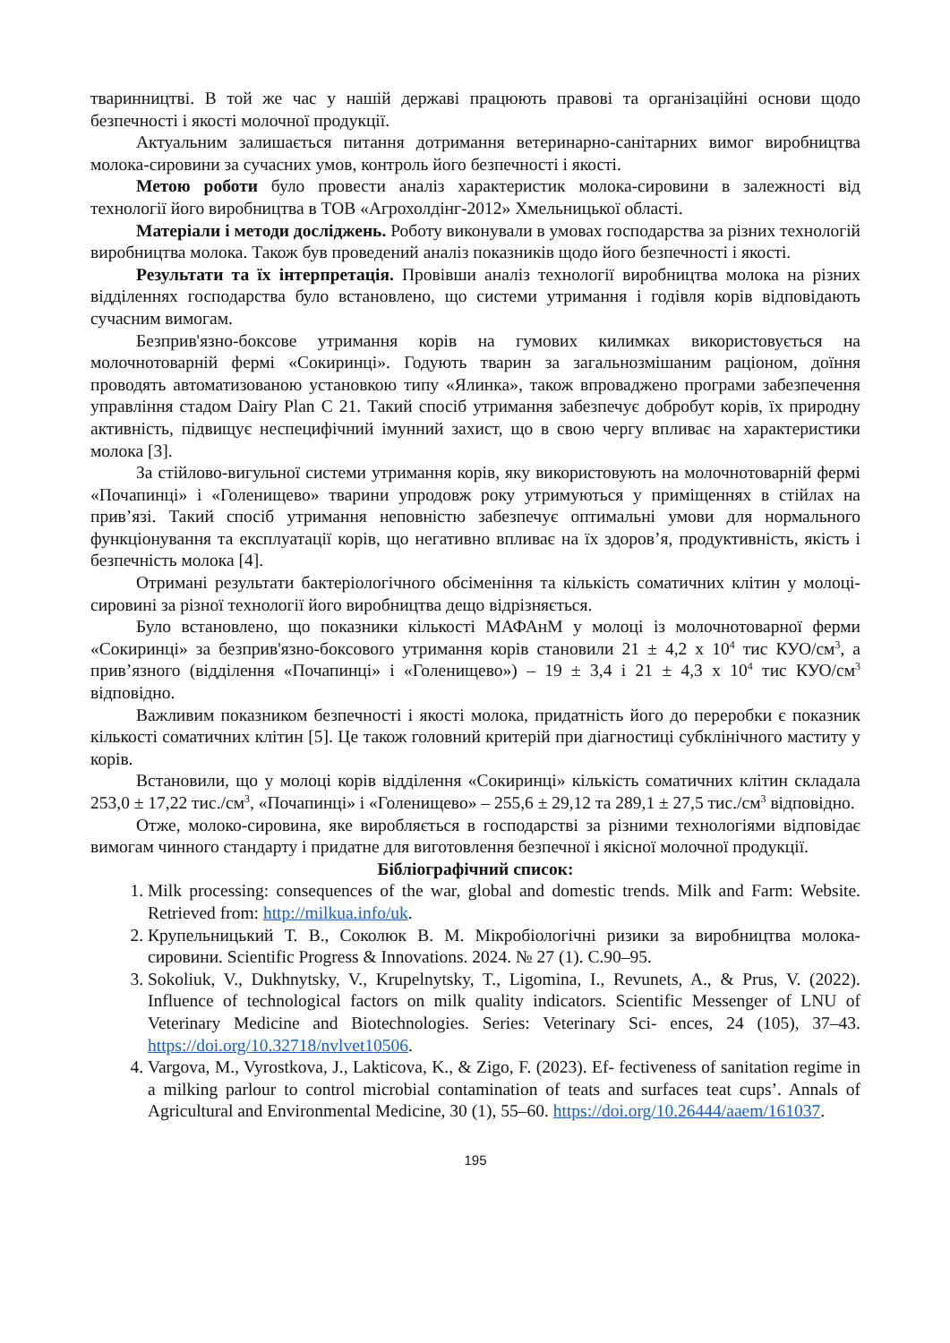тваринництві. В той же час у нашій державі працюють правові та організаційні основи щодо безпечності і якості молочної продукції.
Актуальним залишається питання дотримання ветеринарно-санітарних вимог виробництва молока-сировини за сучасних умов, контроль його безпечності і якості.
Метою роботи було провести аналіз характеристик молока-сировини в залежності від технології його виробництва в ТОВ «Агрохолдінг-2012» Хмельницької області.
Матеріали і методи досліджень. Роботу виконували в умовах господарства за різних технологій виробництва молока. Також був проведений аналіз показників щодо його безпечності і якості.
Результати та їх інтерпретація. Провівши аналіз технології виробництва молока на різних відділеннях господарства було встановлено, що системи утримання і годівля корів відповідають сучасним вимогам.
Безприв'язно-боксове утримання корів на гумових килимках використовується на молочнотоварній фермі «Сокиринці». Годують тварин за загальнозмішаним раціоном, доїння проводять автоматизованою установкою типу «Ялинка», також впроваджено програми забезпечення управління стадом Dairy Plan C 21. Такий спосіб утримання забезпечує добробут корів, їх природну активність, підвищує неспецифічний імунний захист, що в свою чергу впливає на характеристики молока [3].
За стійлово-вигульної системи утримання корів, яку використовують на молочнотоварній фермі «Почапинці» і «Голенищево» тварини упродовж року утримуються у приміщеннях в стійлах на прив’язі. Такий спосіб утримання неповністю забезпечує оптимальні умови для нормального функціонування та експлуатації корів, що негативно впливає на їх здоров’я, продуктивність, якість і безпечність молока [4].
Отримані результати бактеріологічного обсіменіння та кількість соматичних клітин у молоці-сировині за різної технології його виробництва дещо відрізняється.
Було встановлено, що показники кількості МАФАнМ у молоці із молочнотоварної ферми «Сокиринці» за безприв'язно-боксового утримання корів становили 21 ± 4,2 х 10<sup>4</sup> тис КУО/см<sup>3</sup>, а прив’язного (відділення «Почапинці» і «Голенищево») – 19 ± 3,4 і 21 ± 4,3 х 10<sup>4</sup> тис КУО/см<sup>3</sup> відповідно.
Важливим показником безпечності і якості молока, придатність його до переробки є показник кількості соматичних клітин [5]. Це також головний критерій при діагностиці субклінічного маститу у корів.
Встановили, що у молоці корів відділення «Сокиринці» кількість соматичних клітин складала 253,0 ± 17,22 тис./см<sup>3</sup>, «Почапинці» і «Голенищево» – 255,6 ± 29,12 та 289,1 ± 27,5 тис./см<sup>3</sup> відповідно.
Отже, молоко-сировина, яке виробляється в господарстві за різними технологіями відповідає вимогам чинного стандарту і придатне для виготовлення безпечної і якісної молочної продукції.
Бібліографічний список:
1. Milk processing: consequences of the war, global and domestic trends. Milk and Farm: Website. Retrieved from: http://milkua.info/uk.
2. Крупельницький Т. В., Соколюк В. М. Мікробіологічні ризики за виробництва молока-сировини. Scientific Progress & Innovations. 2024. № 27 (1). С.90–95.
3. Sokoliuk, V., Dukhnytsky, V., Krupelnytsky, T., Ligomina, I., Revunets, A., & Prus, V. (2022). Influence of technological factors on milk quality indicators. Scientific Messenger of LNU of Veterinary Medicine and Biotechnologies. Series: Veterinary Sci- ences, 24 (105), 37–43. https://doi.org/10.32718/nvlvet10506.
4. Vargova, M., Vyrostkova, J., Lakticova, K., & Zigo, F. (2023). Ef- fectiveness of sanitation regime in a milking parlour to control microbial contamination of teats and surfaces teat cups’. Annals of Agricultural and Environmental Medicine, 30 (1), 55–60. https://doi.org/10.26444/aaem/161037.
195